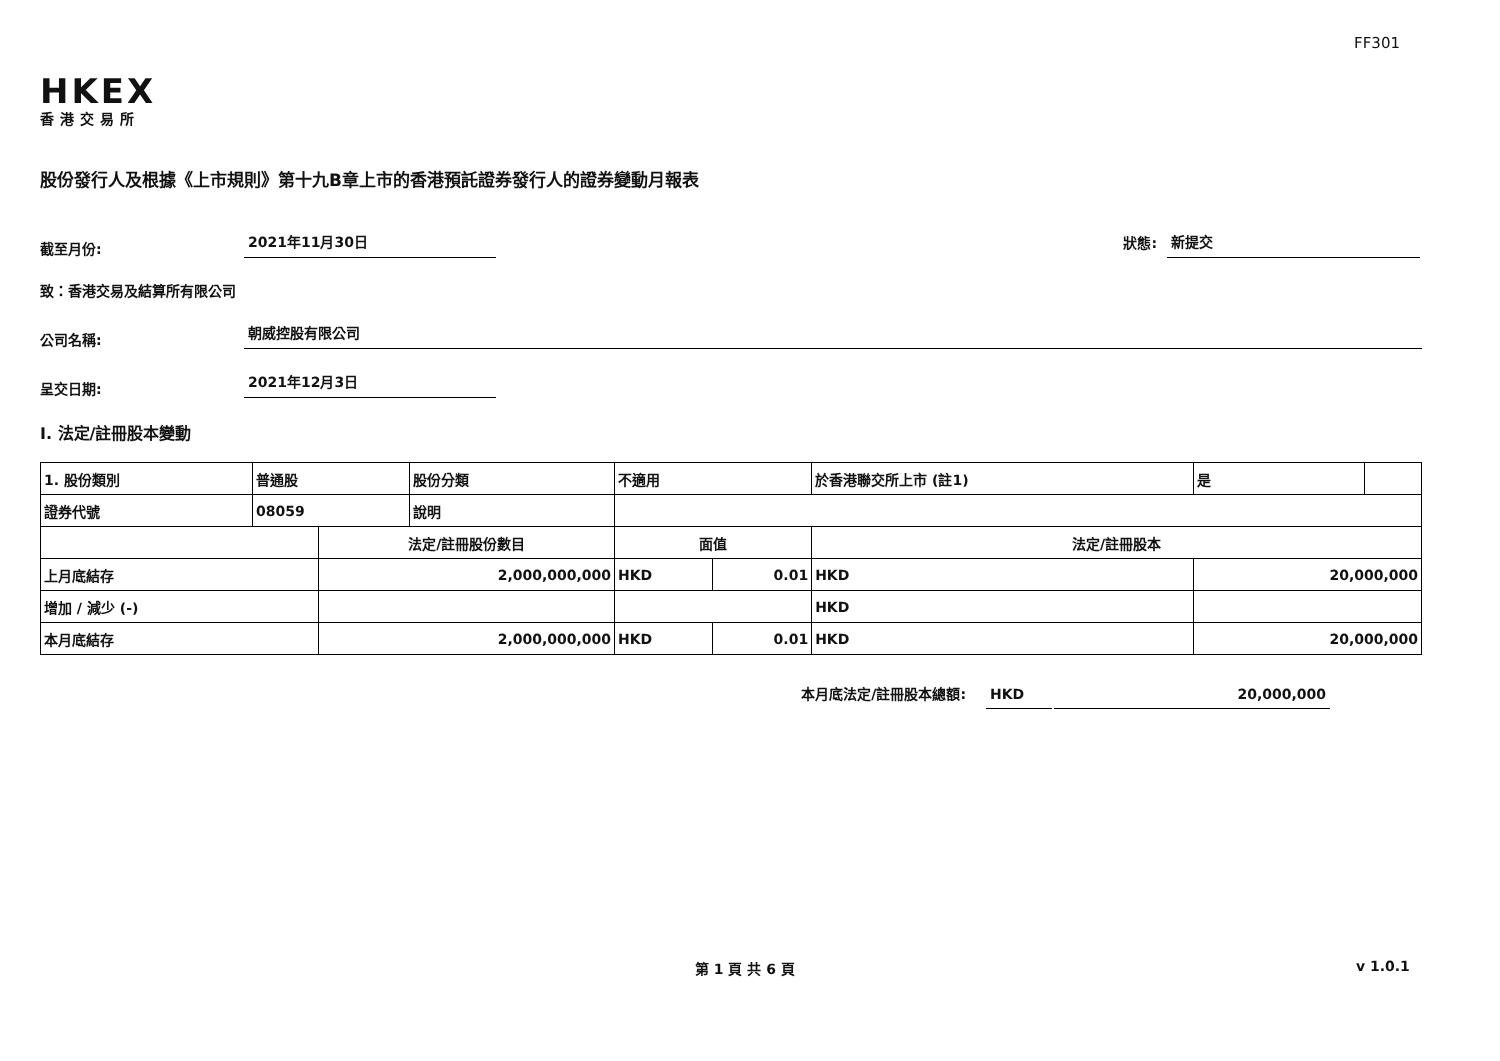FF301
HKEX
香港交易所
股份發行人及根據《上市規則》第十九B章上市的香港預託證券發行人的證券變動月報表
截至月份:
2021年11月30日
狀態:
新提交
致：香港交易及結算所有限公司
公司名稱:
朝威控股有限公司
呈交日期:
2021年12月3日
I. 法定/註冊股本變動
| 1. 股份類別 | 普通股 | | 股份分類 | 不適用 | | | 於香港聯交所上市 (註1) | | 是 | |
| 證券代號 | 08059 | | 說明 | | | | | | | |
| | | 法定/註冊股份數目 | | | 面值 | | 法定/註冊股本 | | | |
| 上月底結存 | | 2,000,000,000 | | | HKD | 0.01 | HKD | 20,000,000 | | |
| 增加 / 減少 (-) | | | | | | | HKD | | | |
| 本月底結存 | | 2,000,000,000 | | | HKD | 0.01 | HKD | 20,000,000 | | |
本月底法定/註冊股本總額:
HKD
20,000,000
第 1 頁 共 6 頁 v 1.0.1